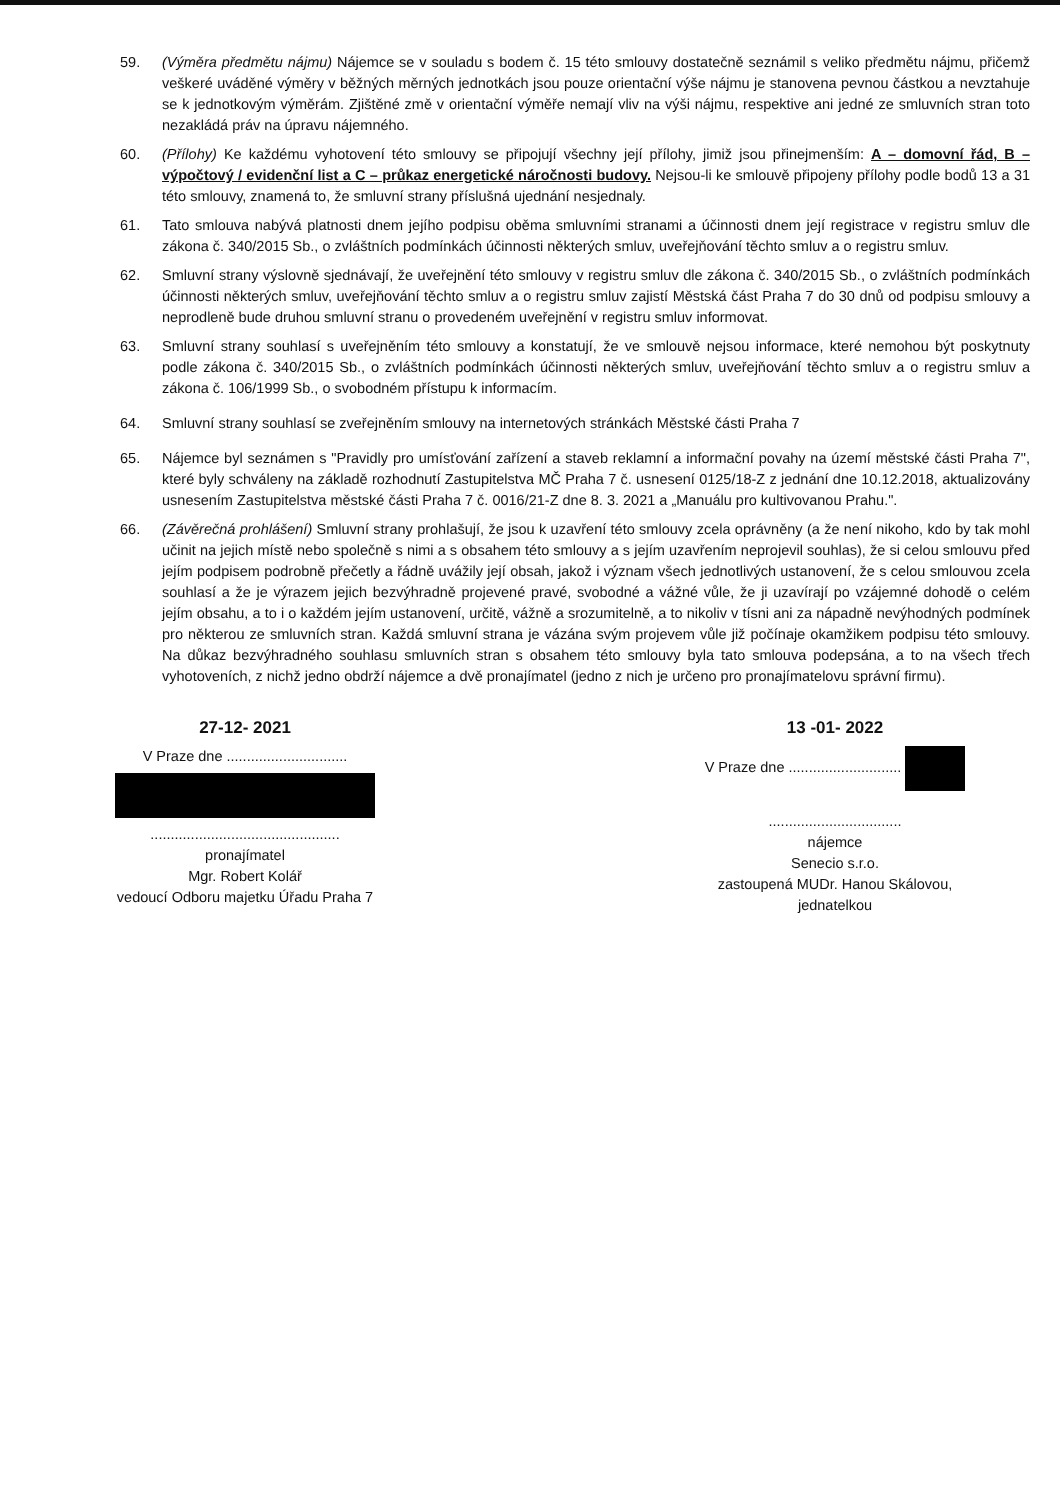59. (Výměra předmětu nájmu) Nájemce se v souladu s bodem č. 15 této smlouvy dostatečně seznámil s veliko předmětu nájmu, přičemž veškeré uváděné výměry v běžných měrných jednotkách jsou pouze orientační výše nájmu je stanovena pevnou částkou a nevztahuje se k jednotkovým výměrám. Zjištěné změ v orientační výměře nemají vliv na výši nájmu, respektive ani jedné ze smluvních stran toto nezakládá práv na úpravu nájemného.
60. (Přílohy) Ke každému vyhotovení této smlouvy se připojují všechny její přílohy, jimiž jsou přinejmenším: A – domovní řád, B – výpočtový / evidenční list a C – průkaz energetické náročnosti budovy. Nejsou-li ke smlouvě připojeny přílohy podle bodů 13 a 31 této smlouvy, znamená to, že smluvní strany příslušná ujednání nesjednaly.
61. Tato smlouva nabývá platnosti dnem jejího podpisu oběma smluvními stranami a účinnosti dnem její registrace v registru smluv dle zákona č. 340/2015 Sb., o zvláštních podmínkách účinnosti některých smluv, uveřejňování těchto smluv a o registru smluv.
62. Smluvní strany výslovně sjednávají, že uveřejnění této smlouvy v registru smluv dle zákona č. 340/2015 Sb., o zvláštních podmínkách účinnosti některých smluv, uveřejňování těchto smluv a o registru smluv zajistí Městská část Praha 7 do 30 dnů od podpisu smlouvy a neprodleně bude druhou smluvní stranu o provedeném uveřejnění v registru smluv informovat.
63. Smluvní strany souhlasí s uveřejněním této smlouvy a konstatují, že ve smlouvě nejsou informace, které nemohou být poskytnuty podle zákona č. 340/2015 Sb., o zvláštních podmínkách účinnosti některých smluv, uveřejňování těchto smluv a o registru smluv a zákona č. 106/1999 Sb., o svobodném přístupu k informacím.
64. Smluvní strany souhlasí se zveřejněním smlouvy na internetových stránkách Městské části Praha 7
65. Nájemce byl seznámen s "Pravidly pro umísťování zařízení a staveb reklamní a informační povahy na území městské části Praha 7", které byly schváleny na základě rozhodnutí Zastupitelstva MČ Praha 7 č. usnesení 0125/18-Z z jednání dne 10.12.2018, aktualizovány usnesením Zastupitelstva městské části Praha 7 č. 0016/21-Z dne 8. 3. 2021 a „Manuálu pro kultivovanou Prahu.".
66. (Závěrečná prohlášení) Smluvní strany prohlašují, že jsou k uzavření této smlouvy zcela oprávněny (a že není nikoho, kdo by tak mohl učinit na jejich místě nebo společně s nimi a s obsahem této smlouvy a s jejím uzavřením neprojevil souhlas), že si celou smlouvu před jejím podpisem podrobně přečetly a řádně uvážily její obsah, jakož i význam všech jednotlivých ustanovení, že s celou smlouvou zcela souhlasí a že je výrazem jejich bezvýhradně projevené pravé, svobodné a vážné vůle, že ji uzavírají po vzájemné dohodě o celém jejím obsahu, a to i o každém jejím ustanovení, určitě, vážně a srozumitelně, a to nikoliv v tísni ani za nápadně nevýhodných podmínek pro některou ze smluvních stran. Každá smluvní strana je vázána svým projevem vůle již počínaje okamžikem podpisu této smlouvy. Na důkaz bezvýhradného souhlasu smluvních stran s obsahem této smlouvy byla tato smlouva podepsána, a to na všech třech vyhotoveních, z nichž jedno obdrží nájemce a dvě pronajímatel (jedno z nich je určeno pro pronajímatelovu správní firmu).
27-12- 2021
V Praze dne ..............................
...............................................
pronajímatel
Mgr. Robert Kolář
vedoucí Odboru majetku Úřadu Praha 7
13 -01- 2022
V Praze dne ............................
.................................
nájemce
Senecio s.r.o.
zastoupená MUDr. Hanou Skálovou,
jednatelkou